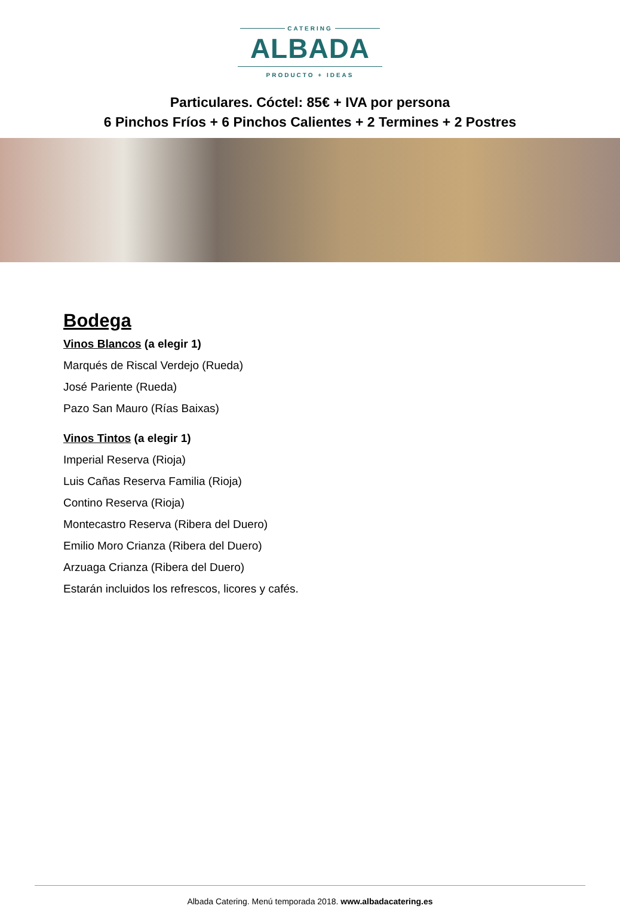CATERING
ALBADA
PRODUCTO + IDEAS
Particulares. Cóctel: 85€ + IVA por persona
6 Pinchos Fríos + 6 Pinchos Calientes + 2 Termines + 2 Postres
Bodega
Vinos Blancos (a elegir 1)
Marqués de Riscal Verdejo (Rueda)
José Pariente (Rueda)
Pazo San Mauro (Rías Baixas)
Vinos Tintos (a elegir 1)
Imperial Reserva (Rioja)
Luis Cañas Reserva Familia (Rioja)
Contino Reserva (Rioja)
Montecastro Reserva (Ribera del Duero)
Emilio Moro Crianza (Ribera del Duero)
Arzuaga Crianza (Ribera del Duero)
Estarán incluidos los refrescos, licores y cafés.
Albada Catering. Menú temporada 2018. www.albadacatering.es